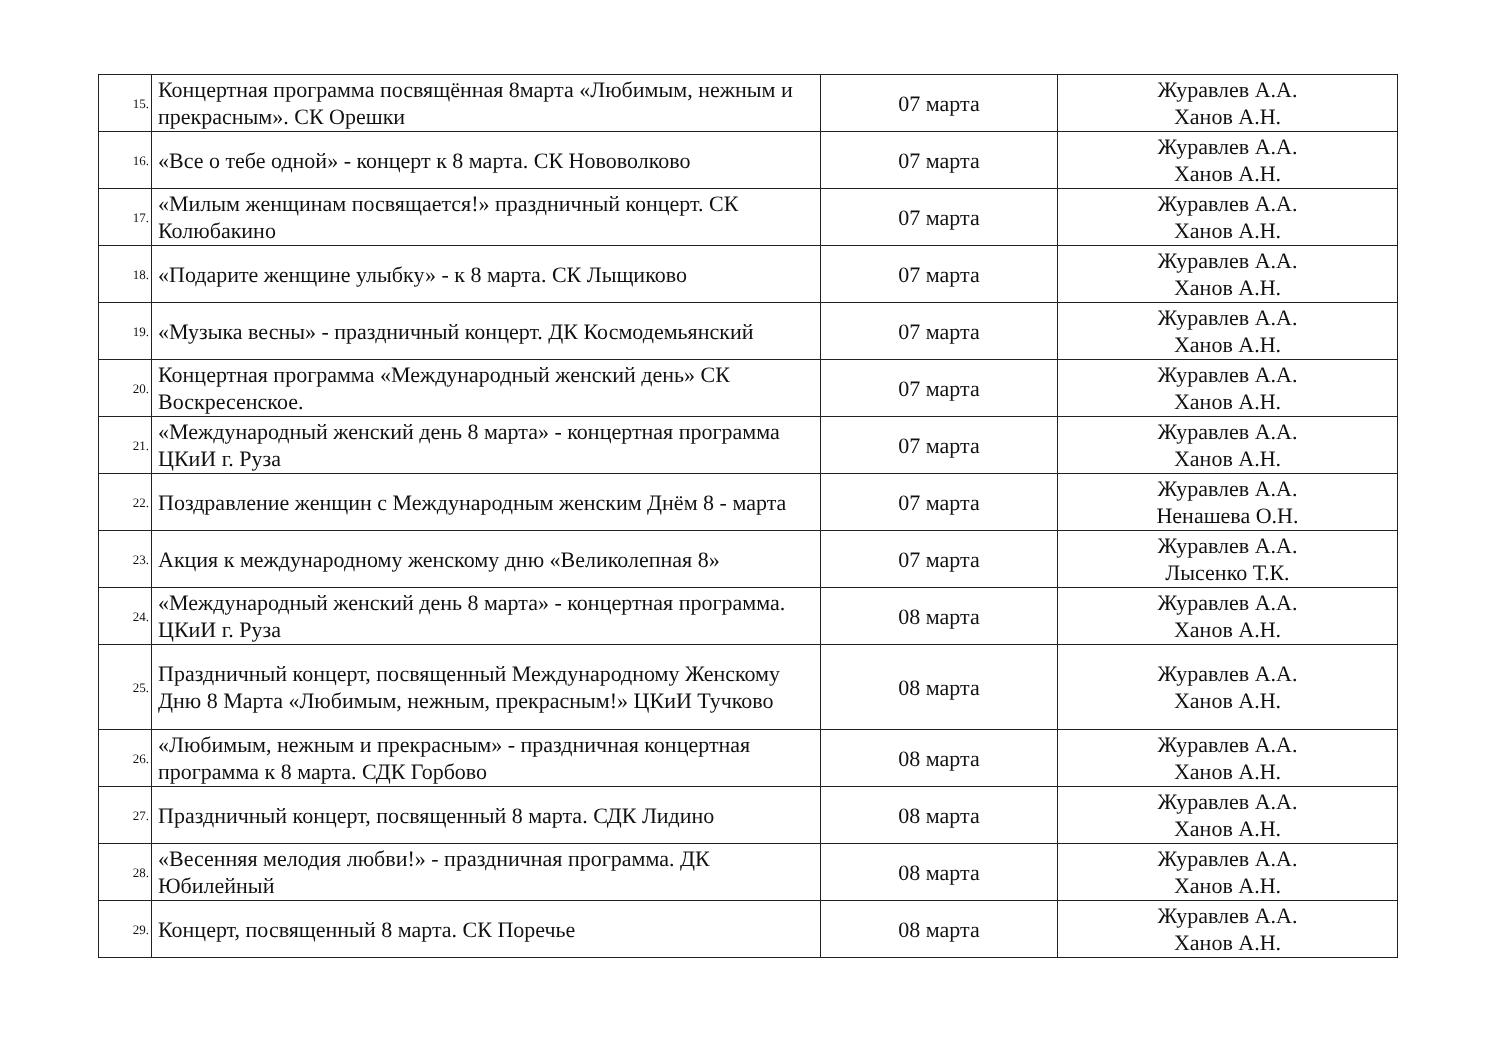| 15. | Концертная программа посвящённая 8марта «Любимым, нежным и прекрасным». СК Орешки | 07 марта | Журавлев А.А. Ханов А.Н. |
| 16. | «Все о тебе одной» - концерт к 8 марта. СК Нововолково | 07 марта | Журавлев А.А. Ханов А.Н. |
| 17. | «Милым женщинам посвящается!» праздничный концерт. СК Колюбакино | 07 марта | Журавлев А.А. Ханов А.Н. |
| 18. | «Подарите женщине улыбку» - к 8 марта. СК Лыщиково | 07 марта | Журавлев А.А. Ханов А.Н. |
| 19. | «Музыка весны» - праздничный концерт. ДК Космодемьянский | 07 марта | Журавлев А.А. Ханов А.Н. |
| 20. | Концертная программа «Международный женский день» СК Воскресенское. | 07 марта | Журавлев А.А. Ханов А.Н. |
| 21. | «Международный женский день 8 марта» - концертная программа ЦКиИ г. Руза | 07 марта | Журавлев А.А. Ханов А.Н. |
| 22. | Поздравление женщин с Международным женским Днём 8 - марта | 07 марта | Журавлев А.А. Ненашева О.Н. |
| 23. | Акция к международному женскому дню «Великолепная 8» | 07 марта | Журавлев А.А. Лысенко Т.К. |
| 24. | «Международный женский день 8 марта» - концертная программа. ЦКиИ г. Руза | 08 марта | Журавлев А.А. Ханов А.Н. |
| 25. | Праздничный концерт, посвященный Международному Женскому Дню 8 Марта «Любимым, нежным, прекрасным!» ЦКиИ Тучково | 08 марта | Журавлев А.А. Ханов А.Н. |
| 26. | «Любимым, нежным и прекрасным» - праздничная концертная программа к 8 марта. СДК Горбово | 08 марта | Журавлев А.А. Ханов А.Н. |
| 27. | Праздничный концерт, посвященный 8 марта. СДК Лидино | 08 марта | Журавлев А.А. Ханов А.Н. |
| 28. | «Весенняя мелодия любви!» - праздничная программа. ДК Юбилейный | 08 марта | Журавлев А.А. Ханов А.Н. |
| 29. | Концерт, посвященный 8 марта. СК Поречье | 08 марта | Журавлев А.А. Ханов А.Н. |